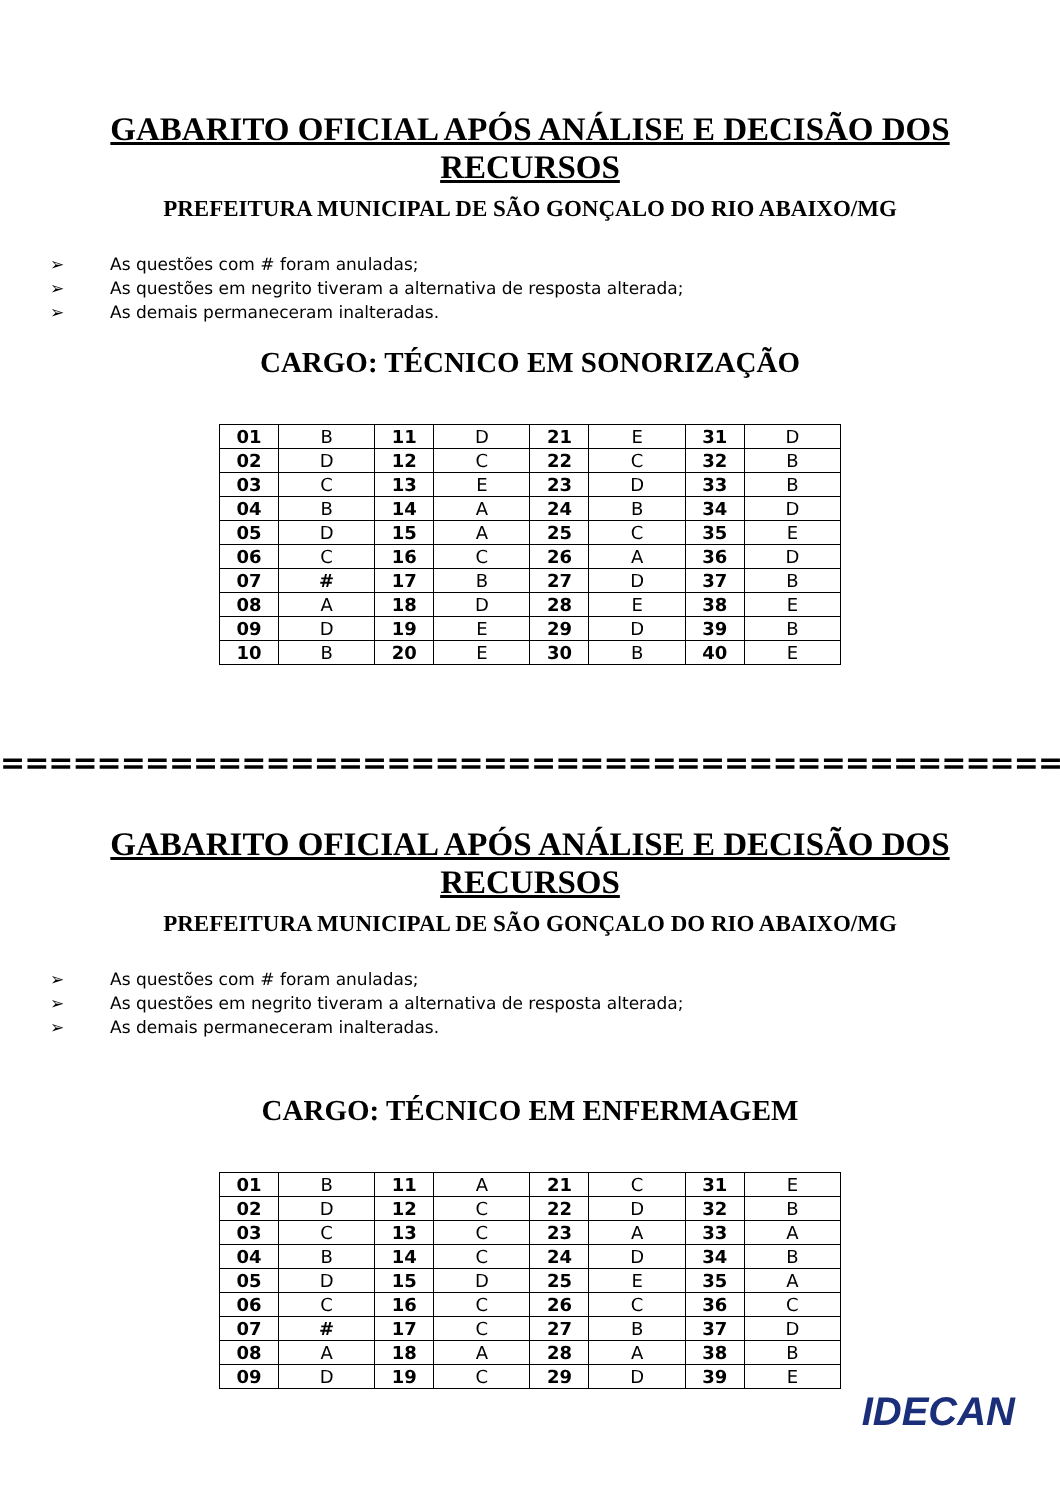GABARITO OFICIAL APÓS ANÁLISE E DECISÃO DOS RECURSOS
PREFEITURA MUNICIPAL DE SÃO GONÇALO DO RIO ABAIXO/MG
➢ As questões com # foram anuladas;
➢ As questões em negrito tiveram a alternativa de resposta alterada;
➢ As demais permaneceram inalteradas.
CARGO: TÉCNICO EM SONORIZAÇÃO
| 01 | B | 11 | D | 21 | E | 31 | D |
| 02 | D | 12 | C | 22 | C | 32 | B |
| 03 | C | 13 | E | 23 | D | 33 | B |
| 04 | B | 14 | A | 24 | B | 34 | D |
| 05 | D | 15 | A | 25 | C | 35 | E |
| 06 | C | 16 | C | 26 | A | 36 | D |
| 07 | # | 17 | B | 27 | D | 37 | B |
| 08 | A | 18 | D | 28 | E | 38 | E |
| 09 | D | 19 | E | 29 | D | 39 | B |
| 10 | B | 20 | E | 30 | B | 40 | E |
=============================================
GABARITO OFICIAL APÓS ANÁLISE E DECISÃO DOS RECURSOS
PREFEITURA MUNICIPAL DE SÃO GONÇALO DO RIO ABAIXO/MG
➢ As questões com # foram anuladas;
➢ As questões em negrito tiveram a alternativa de resposta alterada;
➢ As demais permaneceram inalteradas.
CARGO: TÉCNICO EM ENFERMAGEM
| 01 | B | 11 | A | 21 | C | 31 | E |
| 02 | D | 12 | C | 22 | D | 32 | B |
| 03 | C | 13 | C | 23 | A | 33 | A |
| 04 | B | 14 | C | 24 | D | 34 | B |
| 05 | D | 15 | D | 25 | E | 35 | A |
| 06 | C | 16 | C | 26 | C | 36 | C |
| 07 | # | 17 | C | 27 | B | 37 | D |
| 08 | A | 18 | A | 28 | A | 38 | B |
| 09 | D | 19 | C | 29 | D | 39 | E |
IDECAN